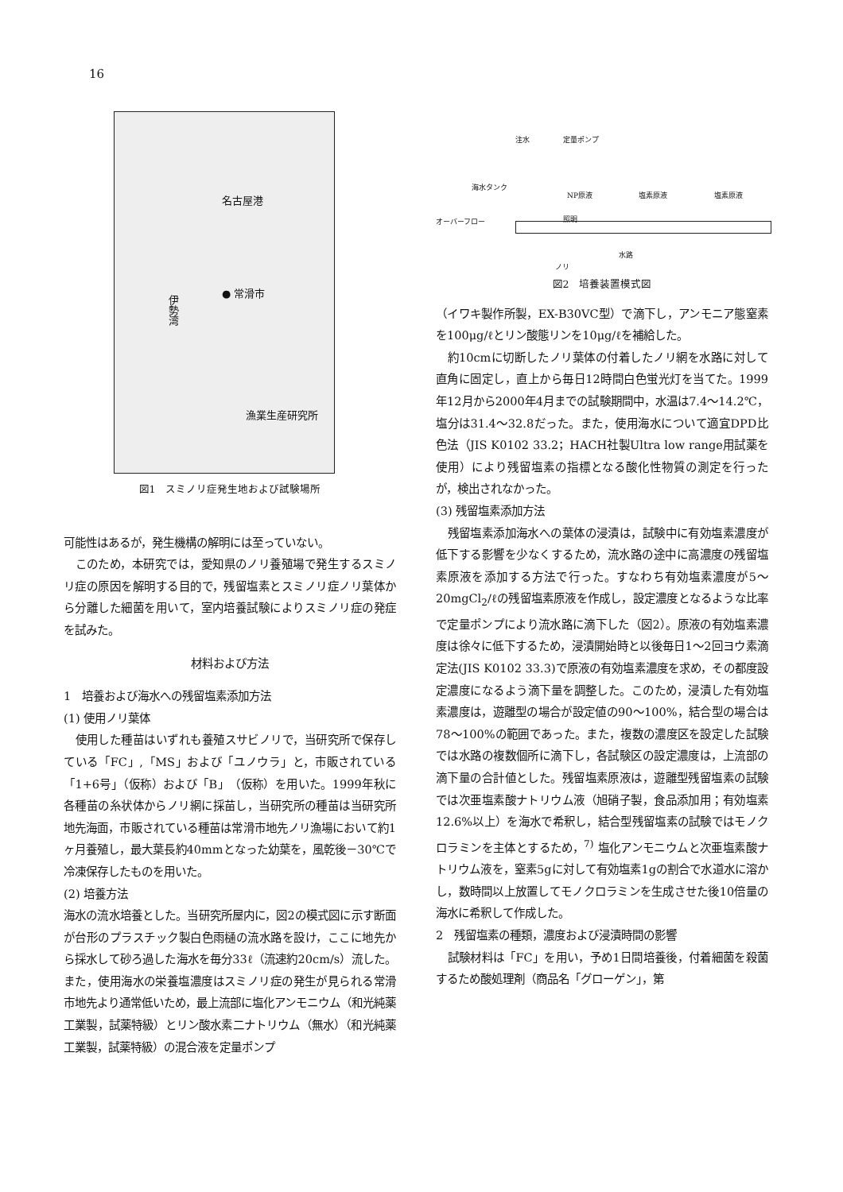16
名古屋港
● 常滑市
伊勢湾
漁業生産研究所
図1　スミノリ症発生地および試験場所
可能性はあるが，発生機構の解明には至っていない。
このため，本研究では，愛知県のノリ養殖場で発生するスミノリ症の原因を解明する目的で，残留塩素とスミノリ症ノリ葉体から分離した細菌を用いて，室内培養試験によりスミノリ症の発症を試みた。
材料および方法
1　培養および海水への残留塩素添加方法
(1) 使用ノリ葉体
使用した種苗はいずれも養殖スサビノリで，当研究所で保存している「FC」,「MS」および「ユノウラ」と，市販されている「1+6号」（仮称）および「B」（仮称）を用いた。1999年秋に各種苗の糸状体からノリ網に採苗し，当研究所の種苗は当研究所地先海面，市販されている種苗は常滑市地先ノリ漁場において約1ヶ月養殖し，最大葉長約40mmとなった幼葉を，風乾後－30℃で冷凍保存したものを用いた。
(2) 培養方法
海水の流水培養とした。当研究所屋内に，図2の模式図に示す断面が台形のプラスチック製白色雨樋の流水路を設け，ここに地先から採水して砂ろ過した海水を毎分33ℓ（流速約20cm/s）流した。また，使用海水の栄養塩濃度はスミノリ症の発生が見られる常滑市地先より通常低いため，最上流部に塩化アンモニウム（和光純薬工業製，試薬特級）とリン酸水素二ナトリウム（無水）（和光純薬工業製，試薬特級）の混合液を定量ポンプ
注水 定量ポンプ
海水タンク
NP原液 塩素原液 塩素原液
オーバーフロー 照明
水路
ノリ
図2　培養装置模式図
（イワキ製作所製，EX-B30VC型）で滴下し，アンモニア態窒素を100μg/ℓとリン酸態リンを10μg/ℓを補給した。
約10cmに切断したノリ葉体の付着したノリ網を水路に対して直角に固定し，直上から毎日12時間白色蛍光灯を当てた。1999年12月から2000年4月までの試験期間中，水温は7.4～14.2℃，塩分は31.4～32.8だった。また，使用海水について適宜DPD比色法（JIS K0102 33.2；HACH社製Ultra low range用試薬を使用）により残留塩素の指標となる酸化性物質の測定を行ったが，検出されなかった。
(3) 残留塩素添加方法
残留塩素添加海水への葉体の浸漬は，試験中に有効塩素濃度が低下する影響を少なくするため，流水路の途中に高濃度の残留塩素原液を添加する方法で行った。すなわち有効塩素濃度が5～20mgCl<sub>2</sub>/ℓの残留塩素原液を作成し，設定濃度となるような比率で定量ポンプにより流水路に滴下した（図2）。原液の有効塩素濃度は徐々に低下するため，浸漬開始時と以後毎日1～2回ヨウ素滴定法(JIS K0102 33.3)で原液の有効塩素濃度を求め，その都度設定濃度になるよう滴下量を調整した。このため，浸漬した有効塩素濃度は，遊離型の場合が設定値の90～100%，結合型の場合は78～100%の範囲であった。また，複数の濃度区を設定した試験では水路の複数個所に滴下し，各試験区の設定濃度は，上流部の滴下量の合計値とした。残留塩素原液は，遊離型残留塩素の試験では次亜塩素酸ナトリウム液（旭硝子製，食品添加用；有効塩素12.6%以上）を海水で希釈し，結合型残留塩素の試験ではモノクロラミンを主体とするため，<sup>7)</sup> 塩化アンモニウムと次亜塩素酸ナトリウム液を，窒素5gに対して有効塩素1gの割合で水道水に溶かし，数時間以上放置してモノクロラミンを生成させた後10倍量の海水に希釈して作成した。
2　残留塩素の種類，濃度および浸漬時間の影響
試験材料は「FC」を用い，予め1日間培養後，付着細菌を殺菌するため酸処理剤（商品名「グローゲン」，第